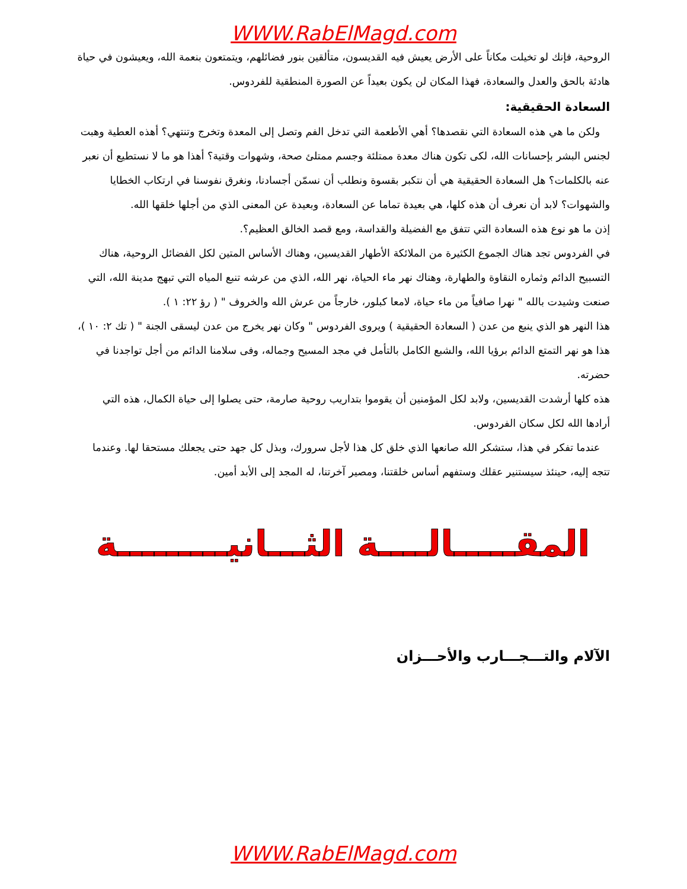WWW.RabElMagd.com
الروحية، فإنك لو تخيلت مكاناً على الأرض يعيش فيه القديسون، متألقين بنور فضائلهم، ويتمتعون بنعمة الله، ويعيشون في حياة هادئة بالحق والعدل والسعادة، فهذا المكان لن يكون بعيداً عن الصورة المنطقية للفردوس.
السعادة الحقيقية:
ولكن ما هي هذه السعادة التي نقصدها؟ أهي الأطعمة التي تدخل الفم وتصل إلى المعدة وتخرج وتنتهي؟ أهذه العطية وهبت لجنس البشر بإحسانات الله، لكى تكون هناك معدة ممتلئة وجسم ممتلئ صحة، وشهوات وقتية؟ أهذا هو ما لا نستطيع أن نعبر عنه بالكلمات؟ هل السعادة الحقيقية هي أن نتكبر بقسوة ونطلب أن نسمّن أجسادنا، ونغرق نفوسنا في ارتكاب الخطايا والشهوات؟ لابد أن نعرف أن هذه كلها، هي بعيدة تماما عن السعادة، وبعيدة عن المعنى الذي من أجلها خلقها الله.
إذن ما هو نوع هذه السعادة التي تتفق مع الفضيلة والقداسة، ومع قصد الخالق العظيم؟.
في الفردوس تجد هناك الجموع الكثيرة من الملائكة الأطهار القديسين، وهناك الأساس المتين لكل الفضائل الروحية، هناك التسبيح الدائم وثماره النقاوة والطهارة، وهناك نهر ماء الحياة، نهر الله، الذي من عرشه تنبع المياه التي تبهج مدينة الله، التي صنعت وشيدت بالله " نهرا صافياً من ماء حياة، لامعا كبلور، خارجاً من عرش الله والخروف " ( رؤ ٢٢: ١ ).
هذا النهر هو الذي ينبع من عدن ( السعادة الحقيقية ) ويروى الفردوس " وكان نهر يخرج من عدن ليسقى الجنة " ( تك ٢: ١٠ )، هذا هو نهر التمتع الدائم برؤيا الله، والشبع الكامل بالتأمل في مجد المسيح وجماله، وفى سلامنا الدائم من أجل تواجدنا في حضرته.
هذه كلها أرشدت القديسين، ولابد لكل المؤمنين أن يقوموا بتداريب روحية صارمة، حتى يصلوا إلى حياة الكمال، هذه التي أرادها الله لكل سكان الفردوس.
عندما تفكر في هذا، ستشكر الله صانعها الذي خلق كل هذا لأجل سرورك، وبذل كل جهد حتى يجعلك مستحقا لها. وعندما تتجه إليه، حينئذ سيستنير عقلك وستفهم أساس خلقتنا، ومصير آخرتنا، له المجد إلى الأبد أمين.
المقـــــالــــة الثـــانيـــــــــة
الآلام والتـــجـــارب والأحـــزان
WWW.RabElMagd.com